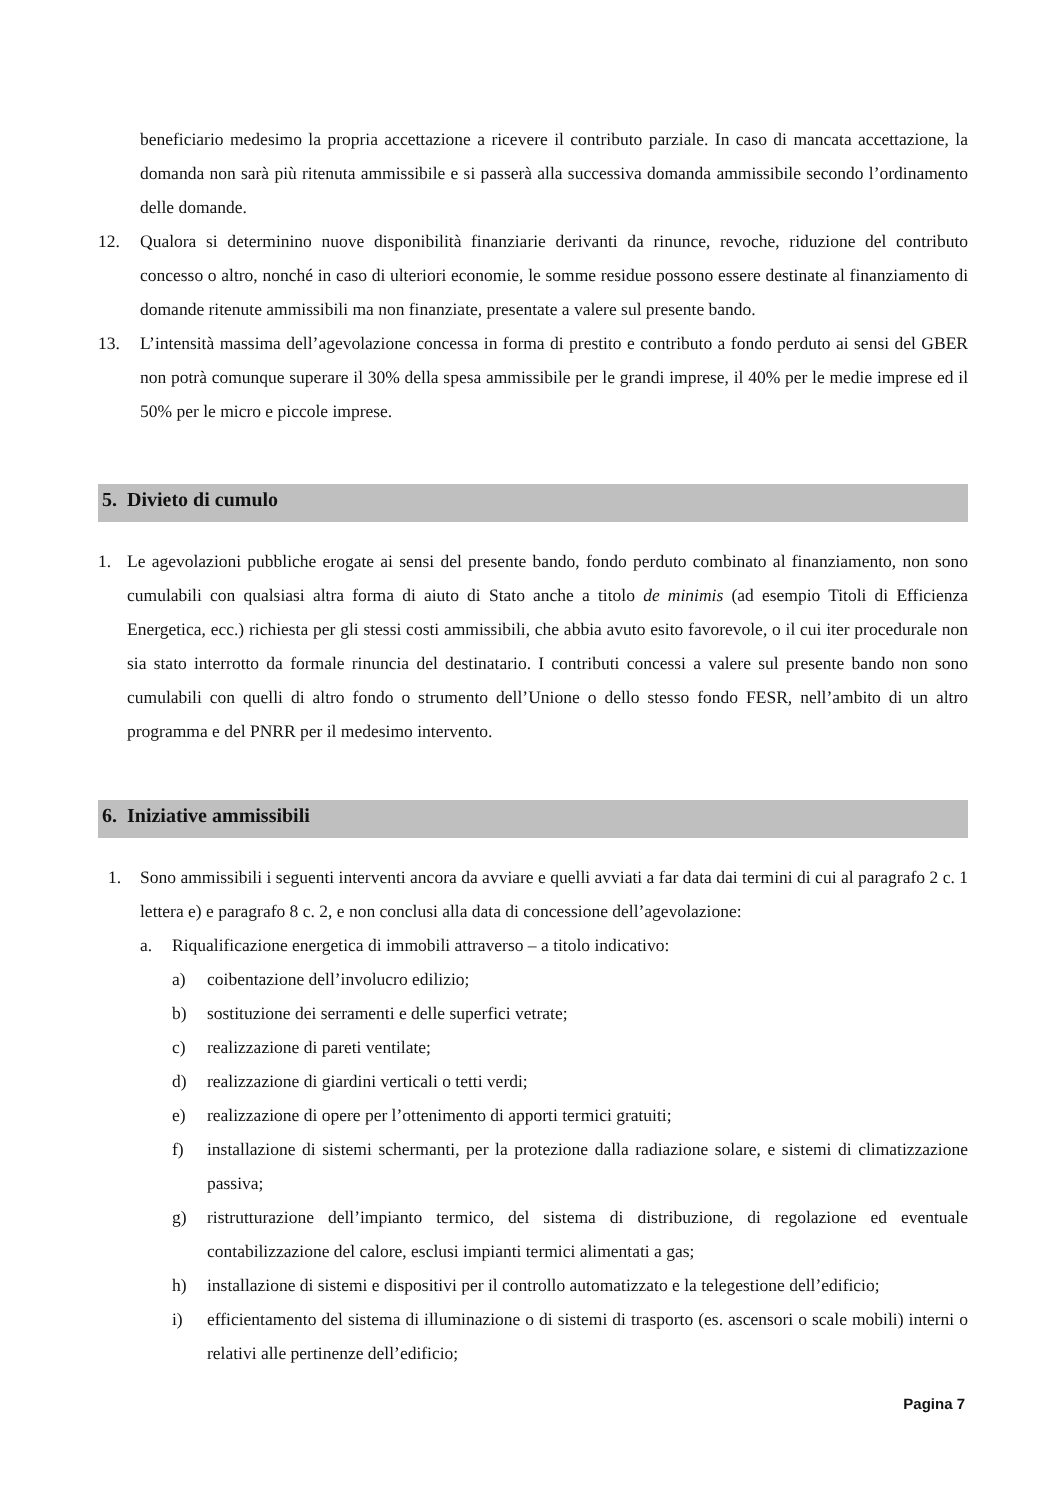beneficiario medesimo la propria accettazione a ricevere il contributo parziale. In caso di mancata accettazione, la domanda non sarà più ritenuta ammissibile e si passerà alla successiva domanda ammissibile secondo l’ordinamento delle domande.
12. Qualora si determinino nuove disponibilità finanziarie derivanti da rinunce, revoche, riduzione del contributo concesso o altro, nonché in caso di ulteriori economie, le somme residue possono essere destinate al finanziamento di domande ritenute ammissibili ma non finanziate, presentate a valere sul presente bando.
13. L’intensità massima dell’agevolazione concessa in forma di prestito e contributo a fondo perduto ai sensi del GBER non potrà comunque superare il 30% della spesa ammissibile per le grandi imprese, il 40% per le medie imprese ed il 50% per le micro e piccole imprese.
5. Divieto di cumulo
1. Le agevolazioni pubbliche erogate ai sensi del presente bando, fondo perduto combinato al finanziamento, non sono cumulabili con qualsiasi altra forma di aiuto di Stato anche a titolo de minimis (ad esempio Titoli di Efficienza Energetica, ecc.) richiesta per gli stessi costi ammissibili, che abbia avuto esito favorevole, o il cui iter procedurale non sia stato interrotto da formale rinuncia del destinatario. I contributi concessi a valere sul presente bando non sono cumulabili con quelli di altro fondo o strumento dell’Unione o dello stesso fondo FESR, nell’ambito di un altro programma e del PNRR per il medesimo intervento.
6. Iniziative ammissibili
1. Sono ammissibili i seguenti interventi ancora da avviare e quelli avviati a far data dai termini di cui al paragrafo 2 c. 1 lettera e) e paragrafo 8 c. 2, e non conclusi alla data di concessione dell’agevolazione:
a. Riqualificazione energetica di immobili attraverso – a titolo indicativo:
a) coibentazione dell’involucro edilizio;
b) sostituzione dei serramenti e delle superfici vetrate;
c) realizzazione di pareti ventilate;
d) realizzazione di giardini verticali o tetti verdi;
e) realizzazione di opere per l’ottenimento di apporti termici gratuiti;
f) installazione di sistemi schermanti, per la protezione dalla radiazione solare, e sistemi di climatizzazione passiva;
g) ristrutturazione dell’impianto termico, del sistema di distribuzione, di regolazione ed eventuale contabilizzazione del calore, esclusi impianti termici alimentati a gas;
h) installazione di sistemi e dispositivi per il controllo automatizzato e la telegestione dell’edificio;
i) efficientamento del sistema di illuminazione o di sistemi di trasporto (es. ascensori o scale mobili) interni o relativi alle pertinenze dell’edificio;
Pagina 7